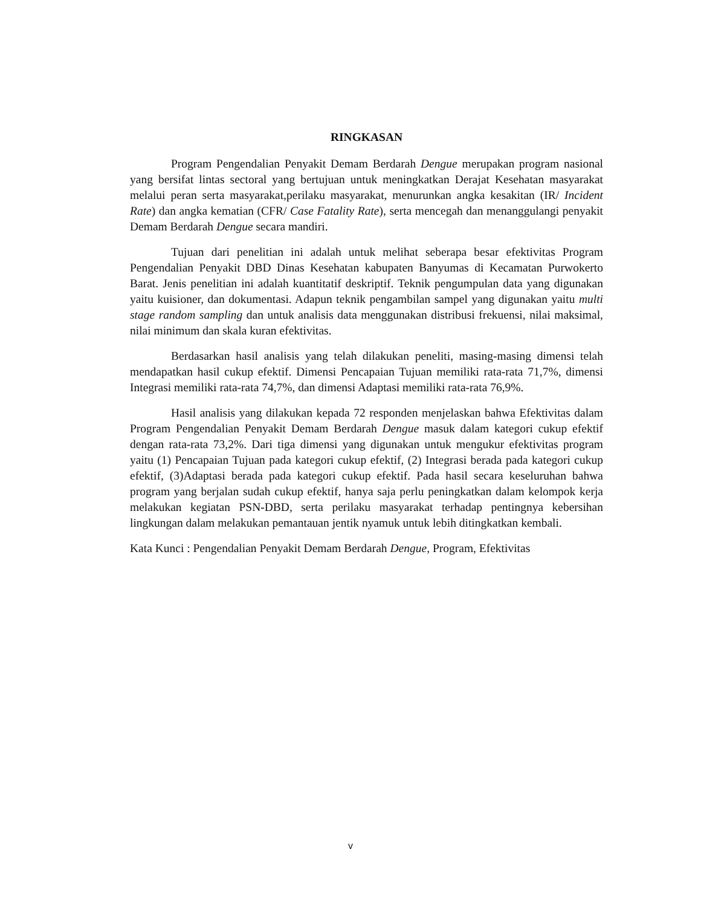RINGKASAN
Program Pengendalian Penyakit Demam Berdarah Dengue merupakan program nasional yang bersifat lintas sectoral yang bertujuan untuk meningkatkan Derajat Kesehatan masyarakat melalui peran serta masyarakat,perilaku masyarakat, menurunkan angka kesakitan (IR/ Incident Rate) dan angka kematian (CFR/ Case Fatality Rate), serta mencegah dan menanggulangi penyakit Demam Berdarah Dengue secara mandiri.
Tujuan dari penelitian ini adalah untuk melihat seberapa besar efektivitas Program Pengendalian Penyakit DBD Dinas Kesehatan kabupaten Banyumas di Kecamatan Purwokerto Barat. Jenis penelitian ini adalah kuantitatif deskriptif. Teknik pengumpulan data yang digunakan yaitu kuisioner, dan dokumentasi. Adapun teknik pengambilan sampel yang digunakan yaitu multi stage random sampling dan untuk analisis data menggunakan distribusi frekuensi, nilai maksimal, nilai minimum dan skala kuran efektivitas.
Berdasarkan hasil analisis yang telah dilakukan peneliti, masing-masing dimensi telah mendapatkan hasil cukup efektif. Dimensi Pencapaian Tujuan memiliki rata-rata 71,7%, dimensi Integrasi memiliki rata-rata 74,7%, dan dimensi Adaptasi memiliki rata-rata 76,9%.
Hasil analisis yang dilakukan kepada 72 responden menjelaskan bahwa Efektivitas dalam Program Pengendalian Penyakit Demam Berdarah Dengue masuk dalam kategori cukup efektif dengan rata-rata 73,2%. Dari tiga dimensi yang digunakan untuk mengukur efektivitas program yaitu (1) Pencapaian Tujuan pada kategori cukup efektif, (2) Integrasi berada pada kategori cukup efektif, (3)Adaptasi berada pada kategori cukup efektif. Pada hasil secara keseluruhan bahwa program yang berjalan sudah cukup efektif, hanya saja perlu peningkatkan dalam kelompok kerja melakukan kegiatan PSN-DBD, serta perilaku masyarakat terhadap pentingnya kebersihan lingkungan dalam melakukan pemantauan jentik nyamuk untuk lebih ditingkatkan kembali.
Kata Kunci : Pengendalian Penyakit Demam Berdarah Dengue, Program, Efektivitas
v